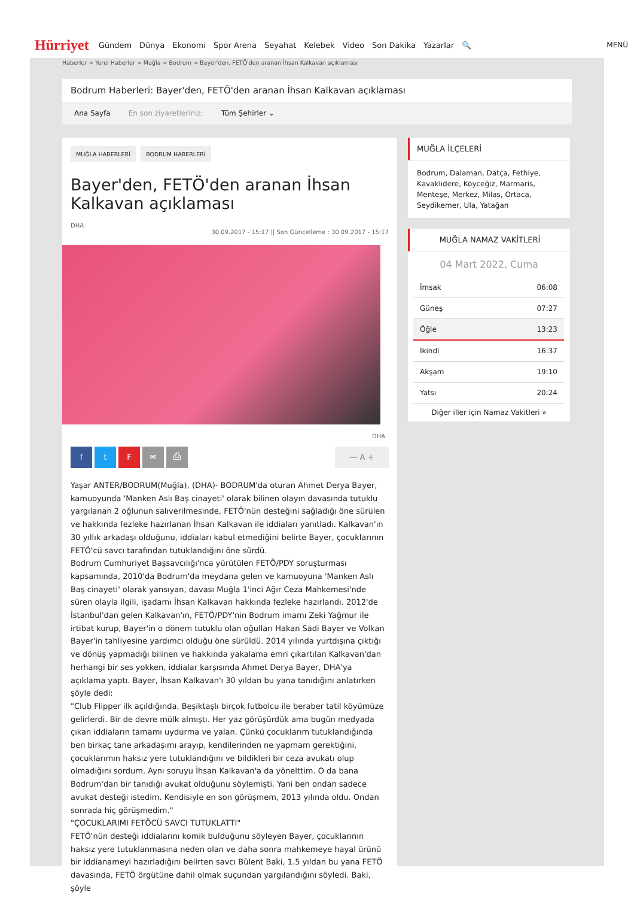Hürriyet Gündem Dünya Ekonomi Spor Arena Seyahat Kelebek Video Son Dakika Yazarlar 🔍 MENÜ
Haberler > Yerel Haberler > Muğla > Bodrum > Bayer'den, FETÖ'den aranan İhsan Kalkavan açıklaması
Bodrum Haberleri: Bayer'den, FETÖ'den aranan İhsan Kalkavan açıklaması
Ana Sayfa En son ziyaretleriniz: Tüm Şehirler ⌄
MUĞLA HABERLERİ BODRUM HABERLERİ
Bayer'den, FETÖ'den aranan İhsan Kalkavan açıklaması
DHA
30.09.2017 - 15:17 || Son Güncelleme : 30.09.2017 - 15:17
DHA
ftF ✉ ⎙ — A +
Yaşar ANTER/BODRUM(Muğla), (DHA)- BODRUM'da oturan Ahmet Derya Bayer, kamuoyunda 'Manken Aslı Baş cinayeti' olarak bilinen olayın davasında tutuklu yargılanan 2 oğlunun salıverilmesinde, FETÖ'nün desteğini sağladığı öne sürülen ve hakkında fezleke hazırlanan İhsan Kalkavan ile iddiaları yanıtladı. Kalkavan'ın 30 yıllık arkadaşı olduğunu, iddiaları kabul etmediğini belirte Bayer, çocuklarının FETÖ'cü savcı tarafından tutuklandığını öne sürdü.
Bodrum Cumhuriyet Başsavcılığı'nca yürütülen FETÖ/PDY soruşturması kapsamında, 2010'da Bodrum'da meydana gelen ve kamuoyuna 'Manken Aslı Baş cinayeti' olarak yansıyan, davası Muğla 1'inci Ağır Ceza Mahkemesi'nde süren olayla ilgili, işadamı İhsan Kalkavan hakkında fezleke hazırlandı. 2012'de İstanbul'dan gelen Kalkavan'ın, FETÖ/PDY'nin Bodrum imamı Zeki Yağmur ile irtibat kurup, Bayer'in o dönem tutuklu olan oğulları Hakan Sadi Bayer ve Volkan Bayer'in tahliyesine yardımcı olduğu öne sürüldü. 2014 yılında yurtdışına çıktığı ve dönüş yapmadığı bilinen ve hakkında yakalama emri çıkartılan Kalkavan'dan herhangi bir ses yokken, iddialar karşısında Ahmet Derya Bayer, DHA'ya açıklama yaptı. Bayer, İhsan Kalkavan'ı 30 yıldan bu yana tanıdığını anlatırken şöyle dedi:
"Club Flipper ilk açıldığında, Beşiktaşlı birçok futbolcu ile beraber tatil köyümüze gelirlerdi. Bir de devre mülk almıştı. Her yaz görüşürdük ama bugün medyada çıkan iddiaların tamamı uydurma ve yalan. Çünkü çocuklarım tutuklandığında ben birkaç tane arkadaşımı arayıp, kendilerinden ne yapmam gerektiğini, çocuklarımın haksız yere tutuklandığını ve bildikleri bir ceza avukatı olup olmadığını sordum. Aynı soruyu İhsan Kalkavan'a da yönelttim. O da bana Bodrum'dan bir tanıdığı avukat olduğunu söylemişti. Yani ben ondan sadece avukat desteği istedim. Kendisiyle en son görüşmem, 2013 yılında oldu. Ondan sonrada hiç görüşmedim."
"ÇOCUKLARIMI FETÖCÜ SAVCI TUTUKLATTI"
FETÖ'nün desteği iddialarını komik bulduğunu söyleyen Bayer, çocuklarının haksız yere tutuklanmasına neden olan ve daha sonra mahkemeye hayal ürünü bir iddianameyi hazırladığını belirten savcı Bülent Baki, 1.5 yıldan bu yana FETÖ davasında, FETÖ örgütüne dahil olmak suçundan yargılandığını söyledi. Baki, şöyle
MUĞLA İLÇELERİ
Bodrum, Dalaman, Datça, Fethiye, Kavaklıdere, Köyceğiz, Marmaris, Menteşe, Merkez, Milas, Ortaca, Seydikemer, Ula, Yatağan
MUĞLA NAMAZ VAKİTLERİ
04 Mart 2022, Cuma
| İmsak | 06:08 |
| Güneş | 07:27 |
| Öğle | 13:23 |
| İkindi | 16:37 |
| Akşam | 19:10 |
| Yatsı | 20:24 |
Diğer iller için Namaz Vakitleri »